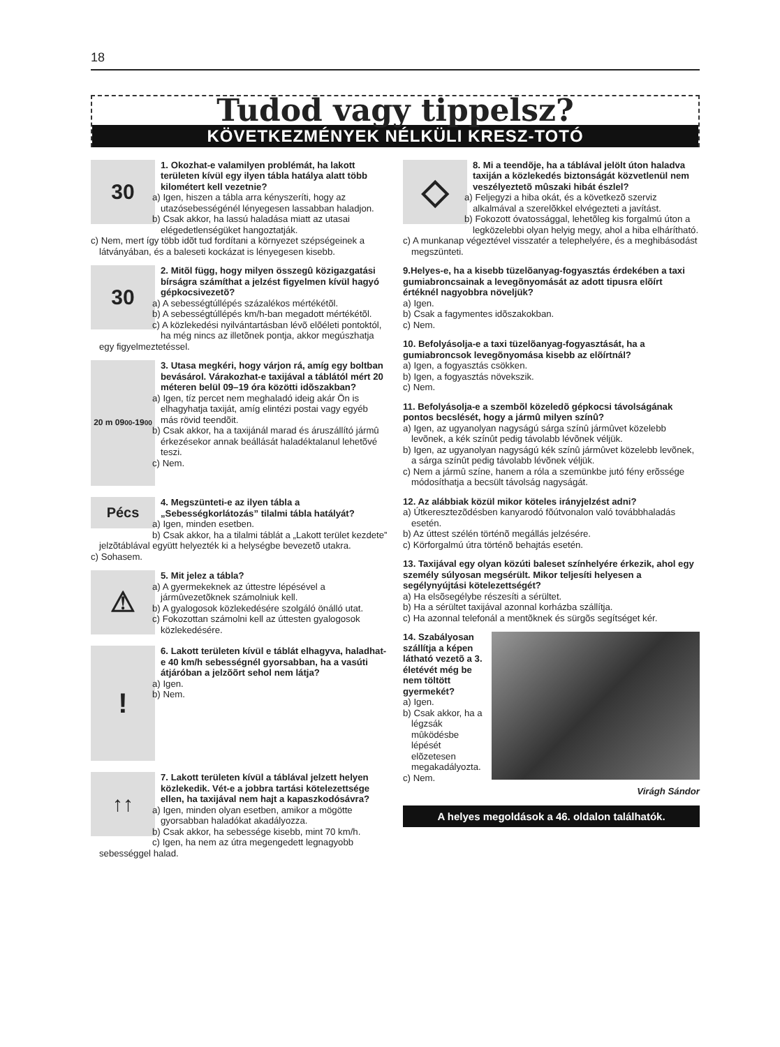18
Tudod vagy tippelsz?
KÖVETKEZMÉNYEK NÉLKÜLI KRESZ-TOTÓ
30
1. Okozhat-e valamilyen problémát, ha lakott területen kívül egy ilyen tábla hatálya alatt több kilométert kell vezetnie?
a) Igen, hiszen a tábla arra kényszeríti, hogy az utazósebességénél lényegesen lassabban haladjon.
b) Csak akkor, ha lassú haladása miatt az utasai elégedetlenségüket hangoztatják.
c) Nem, mert így több idõt tud fordítani a környezet szépségeinek a látványában, és a baleseti kockázat is lényegesen kisebb.
30
2. Mitõl függ, hogy milyen összegû közigazgatási bírságra számíthat a jelzést figyelmen kívül hagyó gépkocsivezetõ?
a) A sebességtúllépés százalékos mértékétõl.
b) A sebességtúllépés km/h-ban megadott mértékétõl.
c) A közlekedési nyilvántartásban lévõ elõéleti pontoktól, ha még nincs az illetõnek pontja, akkor megúszhatja egy figyelmeztetéssel.
20 m 09<sup>00</sup>-19<sup>00</sup>
3. Utasa megkéri, hogy várjon rá, amíg egy boltban bevásárol. Várakozhat-e taxijával a táblától mért 20 méteren belül 09–19 óra közötti idõszakban?
a) Igen, tíz percet nem meghaladó ideig akár Ön is elhagyhatja taxiját, amíg elintézi postai vagy egyéb más rövid teendõit.
b) Csak akkor, ha a taxijánál marad és áruszállító jármû érkezésekor annak beállását haladéktalanul lehetõvé teszi.
c) Nem.
Pécs
4. Megszünteti-e az ilyen tábla a „Sebességkorlátozás” tilalmi tábla hatályát?
a) Igen, minden esetben.
b) Csak akkor, ha a tilalmi táblát a „Lakott terület kezdete” jelzõtáblával együtt helyezték ki a helységbe bevezetõ utakra.
c) Sohasem.
⚠
5. Mit jelez a tábla?
a) A gyermekeknek az úttestre lépésével a jármûvezetõknek számolniuk kell.
b) A gyalogosok közlekedésére szolgáló önálló utat.
c) Fokozottan számolni kell az úttesten gyalogosok közlekedésére.
!
6. Lakott területen kívül e táblát elhagyva, haladhat-e 40 km/h sebességnél gyorsabban, ha a vasúti átjáróban a jelzõõrt sehol nem látja?
a) Igen.
b) Nem.
↑↑
7. Lakott területen kívül a táblával jelzett helyen közlekedik. Vét-e a jobbra tartási kötelezettsége ellen, ha taxijával nem hajt a kapaszkodósávra?
a) Igen, minden olyan esetben, amikor a mögötte gyorsabban haladókat akadályozza.
b) Csak akkor, ha sebessége kisebb, mint 70 km/h.
c) Igen, ha nem az útra megengedett legnagyobb sebességgel halad.
◇
8. Mi a teendõje, ha a táblával jelölt úton haladva taxiján a közlekedés biztonságát közvetlenül nem veszélyeztetõ mûszaki hibát észlel?
a) Feljegyzi a hiba okát, és a következõ szerviz alkalmával a szerelõkkel elvégezteti a javítást.
b) Fokozott óvatossággal, lehetõleg kis forgalmú úton a legközelebbi olyan helyig megy, ahol a hiba elhárítható.
c) A munkanap végeztével visszatér a telephelyére, és a meghibásodást megszünteti.
9.Helyes-e, ha a kisebb tüzelõanyag-fogyasztás érdekében a taxi gumiabroncsainak a levegõnyomását az adott tipusra elõírt értéknél nagyobbra növeljük?
a) Igen.
b) Csak a fagymentes idõszakokban.
c) Nem.
10. Befolyásolja-e a taxi tüzelõanyag-fogyasztását, ha a gumiabroncsok levegõnyomása kisebb az elõírtnál?
a) Igen, a fogyasztás csökken.
b) Igen, a fogyasztás növekszik.
c) Nem.
11. Befolyásolja-e a szembõl közeledõ gépkocsi távolságának pontos becslését, hogy a jármû milyen színû?
a) Igen, az ugyanolyan nagyságú sárga színû jármûvet közelebb levõnek, a kék színût pedig távolabb lévõnek véljük.
b) Igen, az ugyanolyan nagyságú kék színû jármûvet közelebb levõnek, a sárga színût pedig távolabb lévõnek véljük.
c) Nem a jármû színe, hanem a róla a szemünkbe jutó fény erõssége módosíthatja a becsült távolság nagyságát.
12. Az alábbiak közül mikor köteles irányjelzést adni?
a) Útkeresztezõdésben kanyarodó fõútvonalon való továbbhaladás esetén.
b) Az úttest szélén történõ megállás jelzésére.
c) Körforgalmú útra történõ behajtás esetén.
13. Taxijával egy olyan közúti baleset színhelyére érkezik, ahol egy személy súlyosan megsérült. Mikor teljesíti helyesen a segélynyújtási kötelezettségét?
a) Ha elsõsegélybe részesíti a sérültet.
b) Ha a sérültet taxijával azonnal korházba szállítja.
c) Ha azonnal telefonál a mentõknek és sürgõs segítséget kér.
14. Szabályosan szállítja a képen látható vezetõ a 3. életévét még be nem töltött gyermekét?
a) Igen.
b) Csak akkor, ha a légzsák mûködésbe lépését elõzetesen megakadályozta.
c) Nem.
Virágh Sándor
A helyes megoldások a 46. oldalon találhatók.